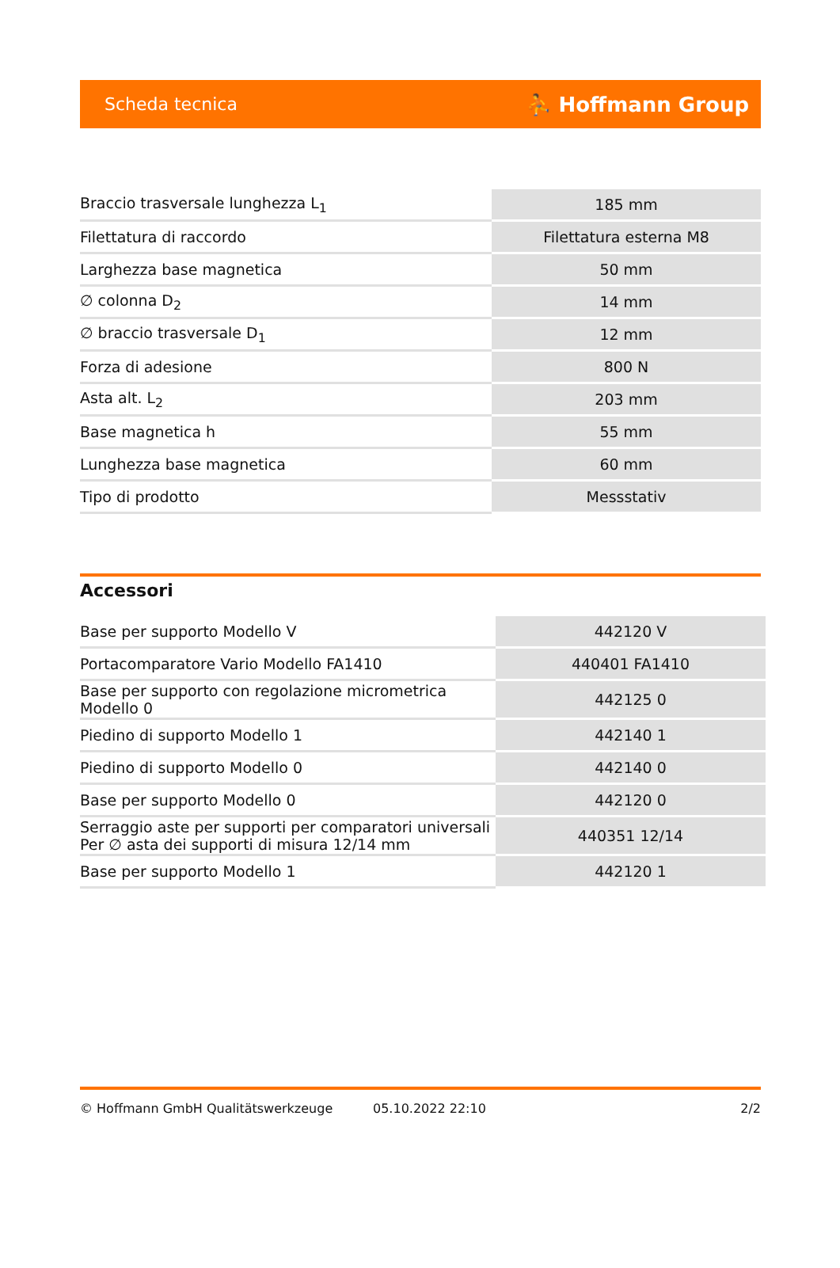Scheda tecnica ⛹ Hoffmann Group
| Braccio trasversale lunghezza L<sub>1</sub> | 185 mm |
| Filettatura di raccordo | Filettatura esterna M8 |
| Larghezza base magnetica | 50 mm |
| ∅ colonna D<sub>2</sub> | 14 mm |
| ∅ braccio trasversale D<sub>1</sub> | 12 mm |
| Forza di adesione | 800 N |
| Asta alt. L<sub>2</sub> | 203 mm |
| Base magnetica h | 55 mm |
| Lunghezza base magnetica | 60 mm |
| Tipo di prodotto | Messstativ |
Accessori
| Base per supporto Modello V | 442120 V |
| Portacomparatore Vario Modello FA1410 | 440401 FA1410 |
| Base per supporto con regolazione micrometrica Modello 0 | 442125 0 |
| Piedino di supporto Modello 1 | 442140 1 |
| Piedino di supporto Modello 0 | 442140 0 |
| Base per supporto Modello 0 | 442120 0 |
| Serraggio aste per supporti per comparatori universali Per ∅ asta dei supporti di misura 12/14 mm | 440351 12/14 |
| Base per supporto Modello 1 | 442120 1 |
© Hoffmann GmbH Qualitätswerkzeuge 05.10.2022 22:10 2/2